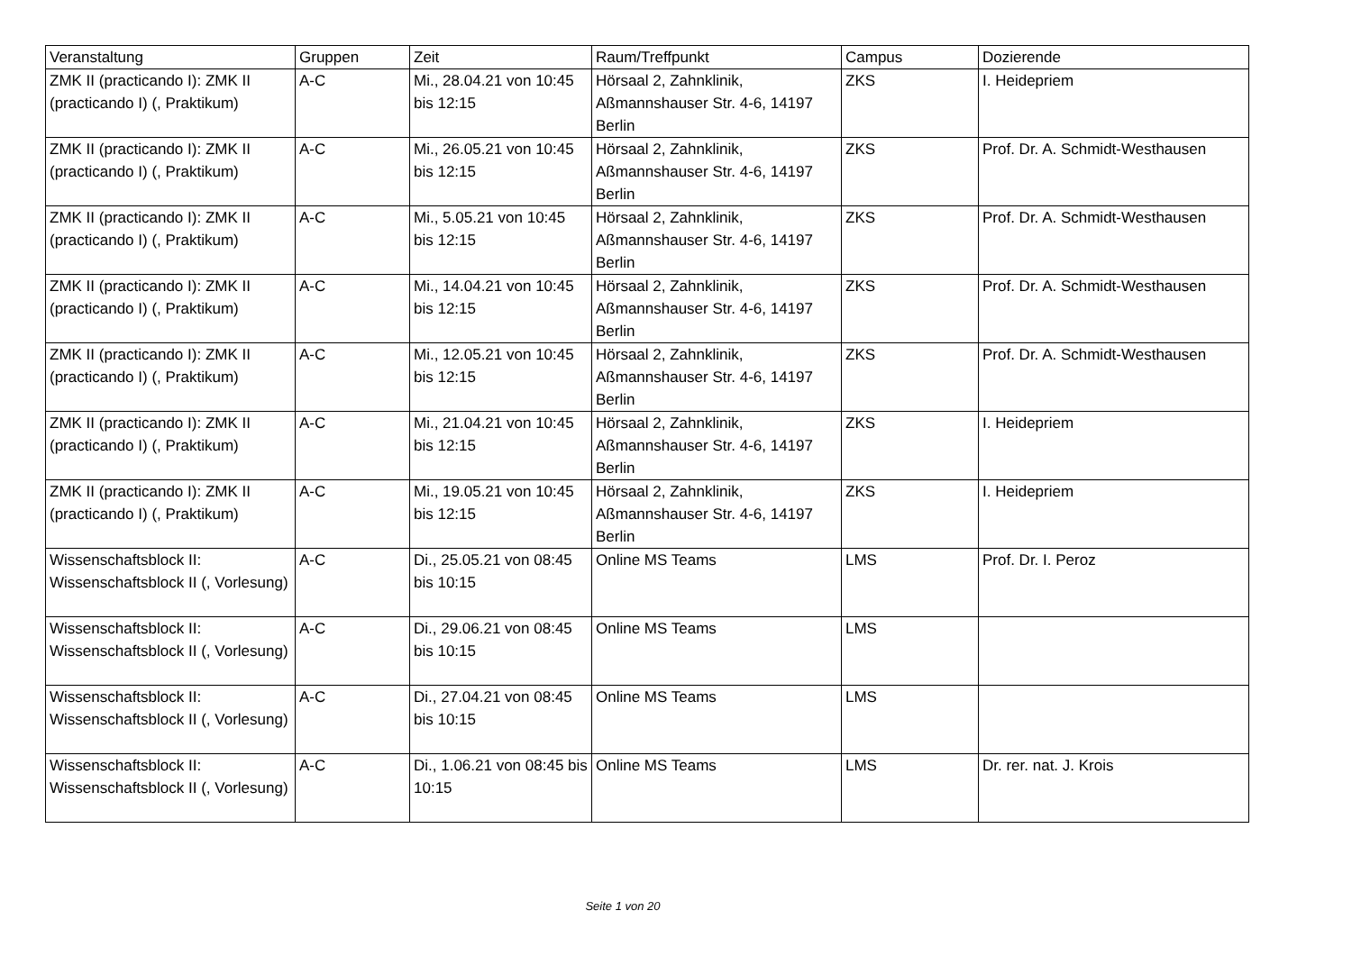| Veranstaltung | Gruppen | Zeit | Raum/Treffpunkt | Campus | Dozierende |
| --- | --- | --- | --- | --- | --- |
| ZMK II (practicando I): ZMK II (practicando I) (, Praktikum) | A-C | Mi., 28.04.21 von 10:45 bis 12:15 | Hörsaal 2, Zahnklinik, Aßmannshauser Str. 4-6, 14197 Berlin | ZKS | I. Heidepriem |
| ZMK II (practicando I): ZMK II (practicando I) (, Praktikum) | A-C | Mi., 26.05.21 von 10:45 bis 12:15 | Hörsaal 2, Zahnklinik, Aßmannshauser Str. 4-6, 14197 Berlin | ZKS | Prof. Dr. A. Schmidt-Westhausen |
| ZMK II (practicando I): ZMK II (practicando I) (, Praktikum) | A-C | Mi., 5.05.21 von 10:45 bis 12:15 | Hörsaal 2, Zahnklinik, Aßmannshauser Str. 4-6, 14197 Berlin | ZKS | Prof. Dr. A. Schmidt-Westhausen |
| ZMK II (practicando I): ZMK II (practicando I) (, Praktikum) | A-C | Mi., 14.04.21 von 10:45 bis 12:15 | Hörsaal 2, Zahnklinik, Aßmannshauser Str. 4-6, 14197 Berlin | ZKS | Prof. Dr. A. Schmidt-Westhausen |
| ZMK II (practicando I): ZMK II (practicando I) (, Praktikum) | A-C | Mi., 12.05.21 von 10:45 bis 12:15 | Hörsaal 2, Zahnklinik, Aßmannshauser Str. 4-6, 14197 Berlin | ZKS | Prof. Dr. A. Schmidt-Westhausen |
| ZMK II (practicando I): ZMK II (practicando I) (, Praktikum) | A-C | Mi., 21.04.21 von 10:45 bis 12:15 | Hörsaal 2, Zahnklinik, Aßmannshauser Str. 4-6, 14197 Berlin | ZKS | I. Heidepriem |
| ZMK II (practicando I): ZMK II (practicando I) (, Praktikum) | A-C | Mi., 19.05.21 von 10:45 bis 12:15 | Hörsaal 2, Zahnklinik, Aßmannshauser Str. 4-6, 14197 Berlin | ZKS | I. Heidepriem |
| Wissenschaftsblock II: Wissenschaftsblock II (, Vorlesung) | A-C | Di., 25.05.21 von 08:45 bis 10:15 | Online MS Teams | LMS | Prof. Dr. I. Peroz |
| Wissenschaftsblock II: Wissenschaftsblock II (, Vorlesung) | A-C | Di., 29.06.21 von 08:45 bis 10:15 | Online MS Teams | LMS | |
| Wissenschaftsblock II: Wissenschaftsblock II (, Vorlesung) | A-C | Di., 27.04.21 von 08:45 bis 10:15 | Online MS Teams | LMS | |
| Wissenschaftsblock II: Wissenschaftsblock II (, Vorlesung) | A-C | Di., 1.06.21 von 08:45 bis 10:15 | Online MS Teams | LMS | Dr. rer. nat. J. Krois |
Seite 1 von 20